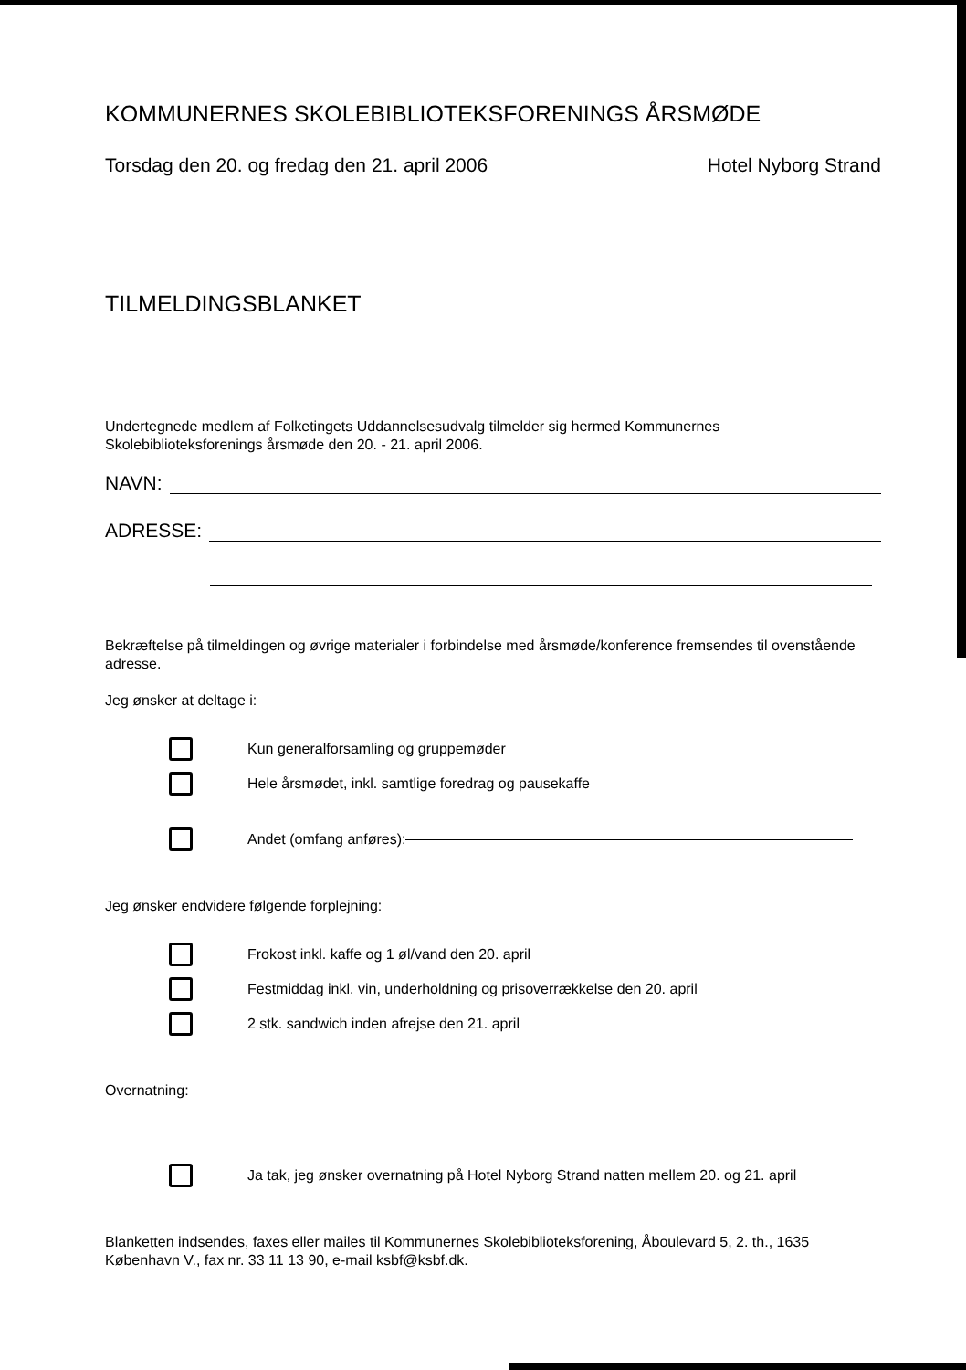KOMMUNERNES SKOLEBIBLIOTEKSFORENINGS ÅRSMØDE
Torsdag den 20. og fredag den 21. april 2006 Hotel Nyborg Strand
TILMELDINGSBLANKET
Undertegnede medlem af Folketingets Uddannelsesudvalg tilmelder sig hermed Kommunernes Skolebiblioteksforenings årsmøde den 20. - 21. april 2006.
NAVN:
ADRESSE:
Bekræftelse på tilmeldingen og øvrige materialer i forbindelse med årsmøde/konference fremsendes til ovenstående adresse.
Jeg ønsker at deltage i:
Kun generalforsamling og gruppemøder
Hele årsmødet, inkl. samtlige foredrag og pausekaffe
Andet (omfang anføres):
Jeg ønsker endvidere følgende forplejning:
Frokost inkl. kaffe og 1 øl/vand den 20. april
Festmiddag inkl. vin, underholdning og prisoverrækkelse den 20. april
2 stk. sandwich inden afrejse den 21. april
Overnatning:
Ja tak, jeg ønsker overnatning på Hotel Nyborg Strand natten mellem 20. og 21. april
Blanketten indsendes, faxes eller mailes til Kommunernes Skolebiblioteksforening, Åboulevard 5, 2. th., 1635 København V., fax nr. 33 11 13 90, e-mail ksbf@ksbf.dk.